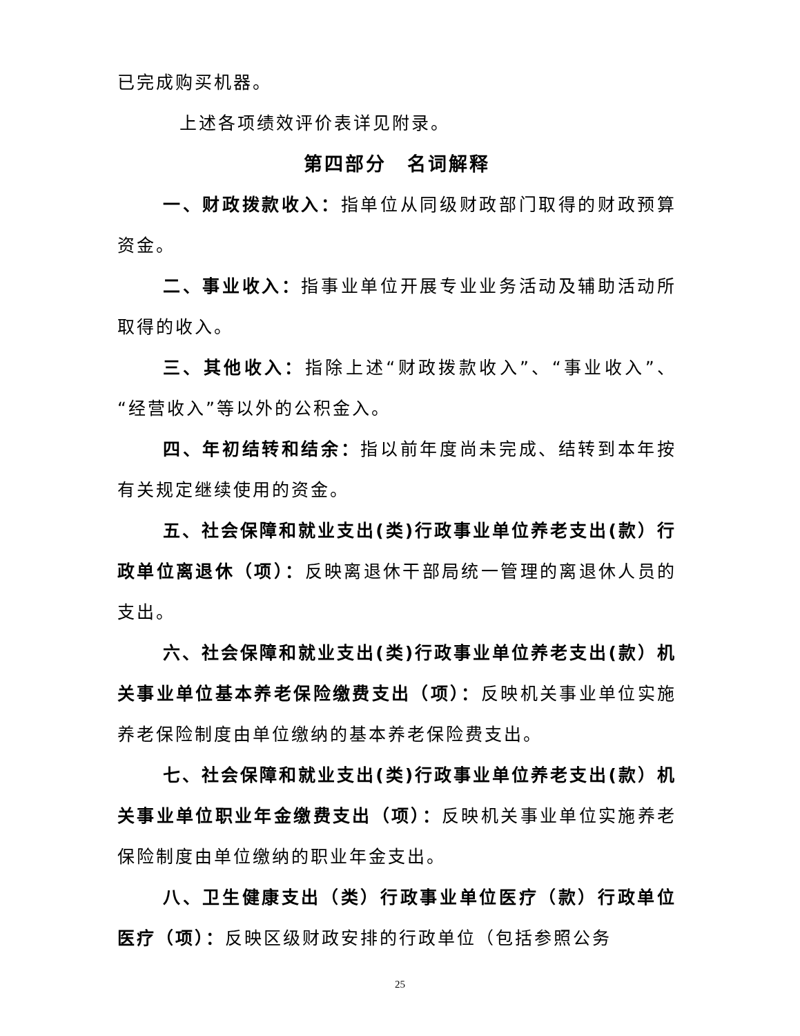已完成购买机器。
上述各项绩效评价表详见附录。
第四部分　名词解释
一、财政拨款收入：指单位从同级财政部门取得的财政预算资金。
二、事业收入：指事业单位开展专业业务活动及辅助活动所取得的收入。
三、其他收入：指除上述“财政拨款收入”、“事业收入”、“经营收入”等以外的公积金入。
四、年初结转和结余：指以前年度尚未完成、结转到本年按有关规定继续使用的资金。
五、社会保障和就业支出(类)行政事业单位养老支出(款）行政单位离退休（项）：反映离退休干部局统一管理的离退休人员的支出。
六、社会保障和就业支出(类)行政事业单位养老支出(款）机关事业单位基本养老保险缴费支出（项）：反映机关事业单位实施养老保险制度由单位缴纳的基本养老保险费支出。
七、社会保障和就业支出(类)行政事业单位养老支出(款）机关事业单位职业年金缴费支出（项）：反映机关事业单位实施养老保险制度由单位缴纳的职业年金支出。
八、卫生健康支出（类）行政事业单位医疗（款）行政单位医疗（项）：反映区级财政安排的行政单位（包括参照公务
25